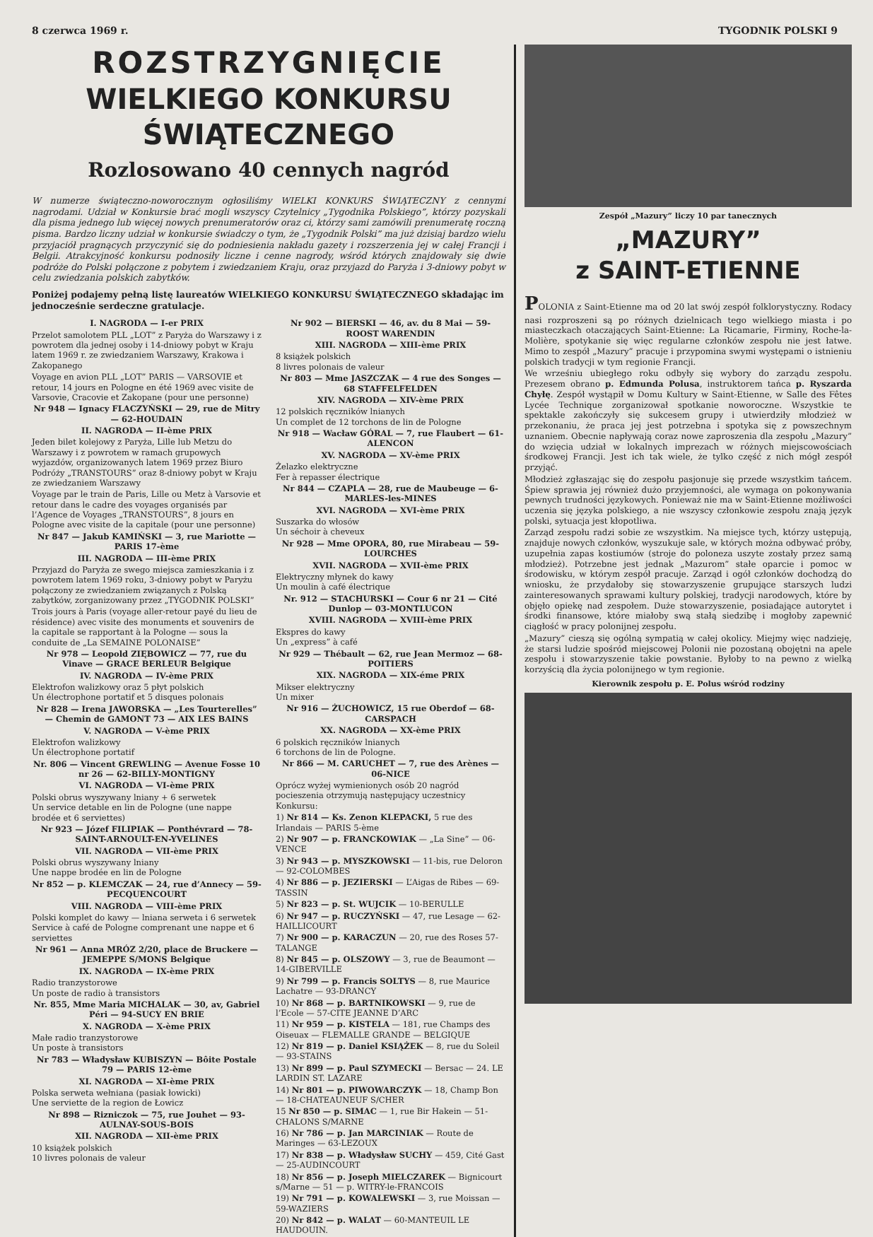8 czerwca 1969 r. TYGODNIK POLSKI 9
ROZSTRZYGNIĘCIE
WIELKIEGO KONKURSU ŚWIĄTECZNEGO
Rozlosowano 40 cennych nagród
W numerze świąteczno-noworocznym ogłosiliśmy WIELKI KONKURS ŚWIĄTECZNY z cennymi nagrodami. Udział w Konkursie brać mogli wszyscy Czytelnicy „Tygodnika Polskiego”, którzy pozyskali dla pisma jednego lub więcej nowych prenumeratorów oraz ci, którzy sami zamówili prenumeratę roczną pisma. Bardzo liczny udział w konkursie świadczy o tym, że „Tygodnik Polski” ma już dzisiaj bardzo wielu przyjaciół pragnących przyczynić się do podniesienia nakładu gazety i rozszerzenia jej w całej Francji i Belgii. Atrakcyjność konkursu podnosiły liczne i cenne nagrody, wśród których znajdowały się dwie podróże do Polski połączone z pobytem i zwiedzaniem Kraju, oraz przyjazd do Paryża i 3-dniowy pobyt w celu zwiedzania polskich zabytków.
Poniżej podajemy pełną listę laureatów WIELKIEGO KONKURSU ŚWIĄTECZNEGO składając im jednocześnie serdeczne gratulacje.
I. NAGRODA — I-er PRIX
Przelot samolotem PLL „LOT” z Paryża do Warszawy i z powrotem dla jednej osoby i 14-dniowy pobyt w Kraju latem 1969 r. ze zwiedzaniem Warszawy, Krakowa i Zakopanego
Voyage en avion PLL „LOT” PARIS — VARSOVIE et retour, 14 jours en Pologne en été 1969 avec visite de Varsovie, Cracovie et Zakopane (pour une personne)
Nr 948 — Ignacy FLACZYŃSKI — 29, rue de Mitry — 62-HOUDAIN
II. NAGRODA — II-ème PRIX
Jeden bilet kolejowy z Paryża, Lille lub Metzu do Warszawy i z powrotem w ramach grupowych wyjazdów, organizowanych latem 1969 przez Biuro Podróży „TRANSTOURS” oraz 8-dniowy pobyt w Kraju ze zwiedzaniem Warszawy
Voyage par le train de Paris, Lille ou Metz à Varsovie et retour dans le cadre des voyages organisés par l’Agence de Voyages „TRANSTOURS”, 8 jours en Pologne avec visite de la capitale (pour une personne)
Nr 847 — Jakub KAMIŃSKI — 3, rue Mariotte — PARIS 17-ème
III. NAGRODA — III-ème PRIX
Przyjazd do Paryża ze swego miejsca zamieszkania i z powrotem latem 1969 roku, 3-dniowy pobyt w Paryżu połączony ze zwiedzaniem związanych z Polską zabytków, zorganizowany przez „TYGODNIK POLSKI”
Trois jours à Paris (voyage aller-retour payé du lieu de résidence) avec visite des monuments et souvenirs de la capitale se rapportant à la Pologne — sous la conduite de „La SEMAINE POLONAISE”
Nr 978 — Leopold ZIĘBOWICZ — 77, rue du Vinave — GRACE BERLEUR Belgique
IV. NAGRODA — IV-ème PRIX
Elektrofon walizkowy oraz 5 płyt polskich
Un électrophone portatif et 5 disques polonais
Nr 828 — Irena JAWORSKA — „Les Tourterelles” — Chemin de GAMONT 73 — AIX LES BAINS
V. NAGRODA — V-ème PRIX
Elektrofon walizkowy
Un électrophone portatif
Nr. 806 — Vincent GREWLING — Avenue Fosse 10 nr 26 — 62-BILLY-MONTIGNY
VI. NAGRODA — VI-ème PRIX
Polski obrus wyszywany lniany + 6 serwetek
Un service detable en lin de Pologne (une nappe brodée et 6 serviettes)
Nr 923 — Józef FILIPIAK — Ponthévrard — 78-SAINT-ARNOULT-EN-YVELINES
VII. NAGRODA — VII-ème PRIX
Polski obrus wyszywany lniany
Une nappe brodée en lin de Pologne
Nr 852 — p. KLEMCZAK — 24, rue d’Annecy — 59-PECQUENCOURT
VIII. NAGRODA — VIII-ème PRIX
Polski komplet do kawy — lniana serweta i 6 serwetek
Service à café de Pologne comprenant une nappe et 6 serviettes
Nr 961 — Anna MRÓZ 2/20, place de Bruckere — JEMEPPE S/MONS Belgique
IX. NAGRODA — IX-ème PRIX
Radio tranzystorowe
Un poste de radio à transistors
Nr. 855, Mme Maria MICHALAK — 30, av, Gabriel Péri — 94-SUCY EN BRIE
X. NAGRODA — X-ème PRIX
Małe radio tranzystorowe
Un poste à transistors
Nr 783 — Władysław KUBISZYN — Bôite Postale 79 — PARIS 12-ème
XI. NAGRODA — XI-ème PRIX
Polska serweta wełniana (pasiak łowicki)
Une serviette de la region de Łowicz
Nr 898 — Rizniczok — 75, rue Jouhet — 93-AULNAY-SOUS-BOIS
XII. NAGRODA — XII-ème PRIX
10 książek polskich
10 livres polonais de valeur
Nr 902 — BIERSKI — 46, av. du 8 Mai — 59-ROOST WARENDIN
XIII. NAGRODA — XIII-ème PRIX
8 książek polskich
8 livres polonais de valeur
Nr 803 — Mme JASZCZAK — 4 rue des Songes — 68 STAFFELFELDEN
XIV. NAGRODA — XIV-ème PRIX
12 polskich ręczników lnianych
Un complet de 12 torchons de lin de Pologne
Nr 918 — Wacław GÓRAL — 7, rue Flaubert — 61-ALENCON
XV. NAGRODA — XV-ème PRIX
Żelazko elektryczne
Fer à repasser électrique
Nr 844 — CZAPLA — 28, rue de Maubeuge — 6-MARLES-les-MINES
XVI. NAGRODA — XVI-ème PRIX
Suszarka do włosów
Un séchoir à cheveux
Nr 928 — Mme OPORA, 80, rue Mirabeau — 59-LOURCHES
XVII. NAGRODA — XVII-ème PRIX
Elektryczny młynek do kawy
Un moulin à café électrique
Nr. 912 — STACHURSKI — Cour 6 nr 21 — Cité Dunlop — 03-MONTLUCON
XVIII. NAGRODA — XVIII-ème PRIX
Ekspres do kawy
Un „express” à café
Nr 929 — Thébault — 62, rue Jean Mermoz — 68-POITIERS
XIX. NAGRODA — XIX-éme PRIX
Mikser elektryczny
Un mixer
Nr 916 — ŻUCHOWICZ, 15 rue Oberdof — 68-CARSPACH
XX. NAGRODA — XX-ème PRIX
6 polskich ręczników lnianych
6 torchons de lin de Pologne.
Nr 866 — M. CARUCHET — 7, rue des Arènes — 06-NICE
Oprócz wyżej wymienionych osób 20 nagród pocieszenia otrzymują następujący uczestnicy Konkursu:
1) Nr 814 — Ks. Zenon KLEPACKI, 5 rue des Irlandais — PARIS 5-ème
2) Nr 907 — p. FRANCKOWIAK — „La Sine” — 06-VENCE
3) Nr 943 — p. MYSZKOWSKI — 11-bis, rue Deloron — 92-COLOMBES
4) Nr 886 — p. JEZIERSKI — L’Aigas de Ribes — 69-TASSIN
5) Nr 823 — p. St. WUJCIK — 10-BERULLE
6) Nr 947 — p. RUCZYŃSKI — 47, rue Lesage — 62-HAILLICOURT
7) Nr 900 — p. KARACZUN — 20, rue des Roses 57-TALANGE
8) Nr 845 — p. OLSZOWY — 3, rue de Beaumont — 14-GIBERVILLE
9) Nr 799 — p. Francis SOLTYS — 8, rue Maurice Lachatre — 93-DRANCY
10) Nr 868 — p. BARTNIKOWSKI — 9, rue de l’Ecole — 57-CITE JEANNE D’ARC
11) Nr 959 — p. KISTELA — 181, rue Champs des Oiseuax — FLEMALLE GRANDE — BELGIQUE
12) Nr 819 — p. Daniel KSIĄŻEK — 8, rue du Soleil — 93-STAINS
13) Nr 899 — p. Paul SZYMECKI — Bersac — 24. LE LARDIN ST. LAZARE
14) Nr 801 — p. PIWOWARCZYK — 18, Champ Bon — 18-CHATEAUNEUF S/CHER
15 Nr 850 — p. SIMAC — 1, rue Bir Hakein — 51-CHALONS S/MARNE
16) Nr 786 — p. Jan MARCINIAK — Route de Maringes — 63-LEZOUX
17) Nr 838 — p. Władysław SUCHY — 459, Cité Gast — 25-AUDINCOURT
18) Nr 856 — p. Joseph MIELCZAREK — Bignicourt s/Marne — 51 — p. WITRY-le-FRANCOIS
19) Nr 791 — p. KOWALEWSKI — 3, rue Moissan — 59-WAZIERS
20) Nr 842 — p. WALAT — 60-MANTEUIL LE HAUDOUIN.
Zespół „Mazury” liczy 10 par tanecznych
„MAZURY”
z SAINT-ETIENNE
POLONIA z Saint-Etienne ma od 20 lat swój zespół folklorystyczny. Rodacy nasi rozproszeni są po różnych dzielnicach tego wielkiego miasta i po miasteczkach otaczających Saint-Etienne: La Ricamarie, Firminy, Roche-la-Molière, spotykanie się więc regularne członków zespołu nie jest łatwe. Mimo to zespół „Mazury” pracuje i przypomina swymi występami o istnieniu polskich tradycji w tym regionie Francji.
We wrześniu ubiegłego roku odbyły się wybory do zarządu zespołu. Prezesem obrano p. Edmunda Polusa, instruktorem tańca p. Ryszarda Chyłę. Zespół wystąpił w Domu Kultury w Saint-Etienne, w Salle des Fêtes Lycée Technique zorganizował spotkanie noworoczne. Wszystkie te spektakle zakończyły się sukcesem grupy i utwierdziły młodzież w przekonaniu, że praca jej jest potrzebna i spotyka się z powszechnym uznaniem. Obecnie napływają coraz nowe zaproszenia dla zespołu „Mazury” do wzięcia udział w lokalnych imprezach w różnych miejscowościach środkowej Francji. Jest ich tak wiele, że tylko część z nich mógł zespół przyjąć.
Młodzież zgłaszając się do zespołu pasjonuje się przede wszystkim tańcem. Śpiew sprawia jej również dużo przyjemności, ale wymaga on pokonywania pewnych trudności językowych. Ponieważ nie ma w Saint-Etienne możliwości uczenia się języka polskiego, a nie wszyscy członkowie zespołu znają język polski, sytuacja jest kłopotliwa.
Zarząd zespołu radzi sobie ze wszystkim. Na miejsce tych, którzy ustępują, znajduje nowych członków, wyszukuje sale, w których można odbywać próby, uzupełnia zapas kostiumów (stroje do poloneza uszyte zostały przez samą młodzież). Potrzebne jest jednak „Mazurom” stałe oparcie i pomoc w środowisku, w którym zespół pracuje. Zarząd i ogół członków dochodzą do wniosku, że przydałoby się stowarzyszenie grupujące starszych ludzi zainteresowanych sprawami kultury polskiej, tradycji narodowych, które by objęło opiekę nad zespołem. Duże stowarzyszenie, posiadające autorytet i środki finansowe, które miałoby swą stałą siedzibę i mogłoby zapewnić ciągłość w pracy polonijnej zespołu.
„Mazury” cieszą się ogólną sympatią w całej okolicy. Miejmy więc nadzieję, że starsi ludzie spośród miejscowej Polonii nie pozostaną obojętni na apele zespołu i stowarzyszenie takie powstanie. Byłoby to na pewno z wielką korzyścią dla życia polonijnego w tym regionie.
Kierownik zespołu p. E. Polus wśród rodziny